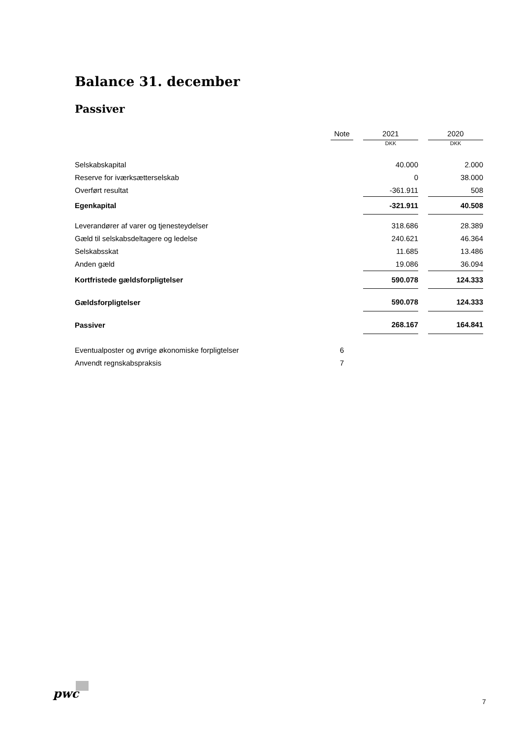Balance 31. december
Passiver
| | Note | | 2021 | | 2020 |
| --- | --- | --- | --- | --- | --- |
| | | | DKK | | DKK |
| Selskabskapital | | | 40.000 | | 2.000 |
| Reserve for iværksætterselskab | | | 0 | | 38.000 |
| Overført resultat | | | -361.911 | | 508 |
| Egenkapital | | | -321.911 | | 40.508 |
| Leverandører af varer og tjenesteydelser | | | 318.686 | | 28.389 |
| Gæld til selskabsdeltagere og ledelse | | | 240.621 | | 46.364 |
| Selskabsskat | | | 11.685 | | 13.486 |
| Anden gæld | | | 19.086 | | 36.094 |
| Kortfristede gældsforpligtelser | | | 590.078 | | 124.333 |
| Gældsforpligtelser | | | 590.078 | | 124.333 |
| Passiver | | | 268.167 | | 164.841 |
| Eventualposter og øvrige økonomiske forpligtelser | 6 | | | | |
| Anvendt regnskabspraksis | 7 | | | | |
pwc
7